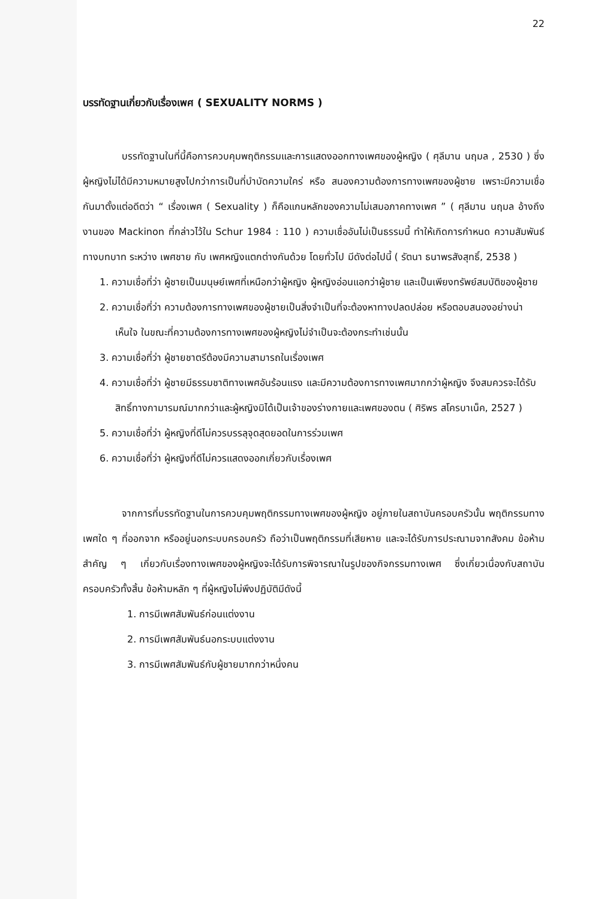22
บรรทัดฐานเกี่ยวกับเรื่องเพศ ( SEXUALITY NORMS )
บรรทัดฐานในที่นี้คือการควบคุมพฤติกรรมและการแสดงออกทางเพศของผู้หญิง ( ศุลีมาน นฤมล , 2530 ) ซึ่งผู้หญิงไม่ได้มีความหมายสูงไปกว่าการเป็นที่บำบัดความใคร่ หรือ สนองความต้องการทางเพศของผู้ชาย เพราะมีความเชื่อกันมาตั้งแต่อดีตว่า “ เรื่องเพศ ( Sexuality ) ก็คือแกนหลักของความไม่เสมอภาคทางเพศ ” ( ศุลีมาน นฤมล อ้างถึงงานของ Mackinon ที่กล่าวไว้ใน Schur 1984 : 110 ) ความเชื่ออันไม่เป็นธรรมนี้ ทำให้เกิดการกำหนด ความสัมพันธ์ทางบทบาท ระหว่าง เพศชาย กับ เพศหญิงแตกต่างกันด้วย โดยทั่วไป มีดังต่อไปนี้ ( รัตนา ธนาพรสังสุทธิ์, 2538 )
1. ความเชื่อที่ว่า ผู้ชายเป็นมนุษย์เพศที่เหนือกว่าผู้หญิง ผู้หญิงอ่อนแอกว่าผู้ชาย และเป็นเพียงทรัพย์สมบัติของผู้ชาย
2. ความเชื่อที่ว่า ความต้องการทางเพศของผู้ชายเป็นสิ่งจำเป็นที่จะต้องหาทางปลดปล่อย หรือตอบสนองอย่างน่าเห็นใจ ในขณะที่ความต้องการทางเพศของผู้หญิงไม่จำเป็นจะต้องกระทำเช่นนั้น
3. ความเชื่อที่ว่า ผู้ชายชาตรีต้องมีความสามารถในเรื่องเพศ
4. ความเชื่อที่ว่า ผู้ชายมีธรรมชาติทางเพศอันร้อนแรง และมีความต้องการทางเพศมากกว่าผู้หญิง จึงสมควรจะได้รับสิทธิ์ทางกามารมณ์มากกว่าและผู้หญิงมิได้เป็นเจ้าของร่างกายและเพศของตน ( ศิริพร สโครบาเน็ค, 2527 )
5. ความเชื่อที่ว่า ผู้หญิงที่ดีไม่ควรบรรลุจุดสุดยอดในการร่วมเพศ
6. ความเชื่อที่ว่า ผู้หญิงที่ดีไม่ควรแสดงออกเกี่ยวกับเรื่องเพศ
จากการที่บรรทัดฐานในการควบคุมพฤติกรรมทางเพศของผู้หญิง อยู่ภายในสถาบันครอบครัวนั้น พฤติกรรมทางเพศใด ๆ ที่ออกจาก หรืออยู่นอกระบบครอบครัว ถือว่าเป็นพฤติกรรมที่เสียหาย และจะได้รับการประณามจากสังคม ข้อห้ามสำคัญ ๆ เกี่ยวกับเรื่องทางเพศของผู้หญิงจะได้รับการพิจารณาในรูปของกิจกรรมทางเพศ ซึ่งเกี่ยวเนื่องกับสถาบันครอบครัวทั้งสิ้น ข้อห้ามหลัก ๆ ที่ผู้หญิงไม่พึงปฏิบัติมีดังนี้
1. การมีเพศสัมพันธ์ก่อนแต่งงาน
2. การมีเพศสัมพันธ์นอกระบบแต่งงาน
3. การมีเพศสัมพันธ์กับผู้ชายมากกว่าหนึ่งคน